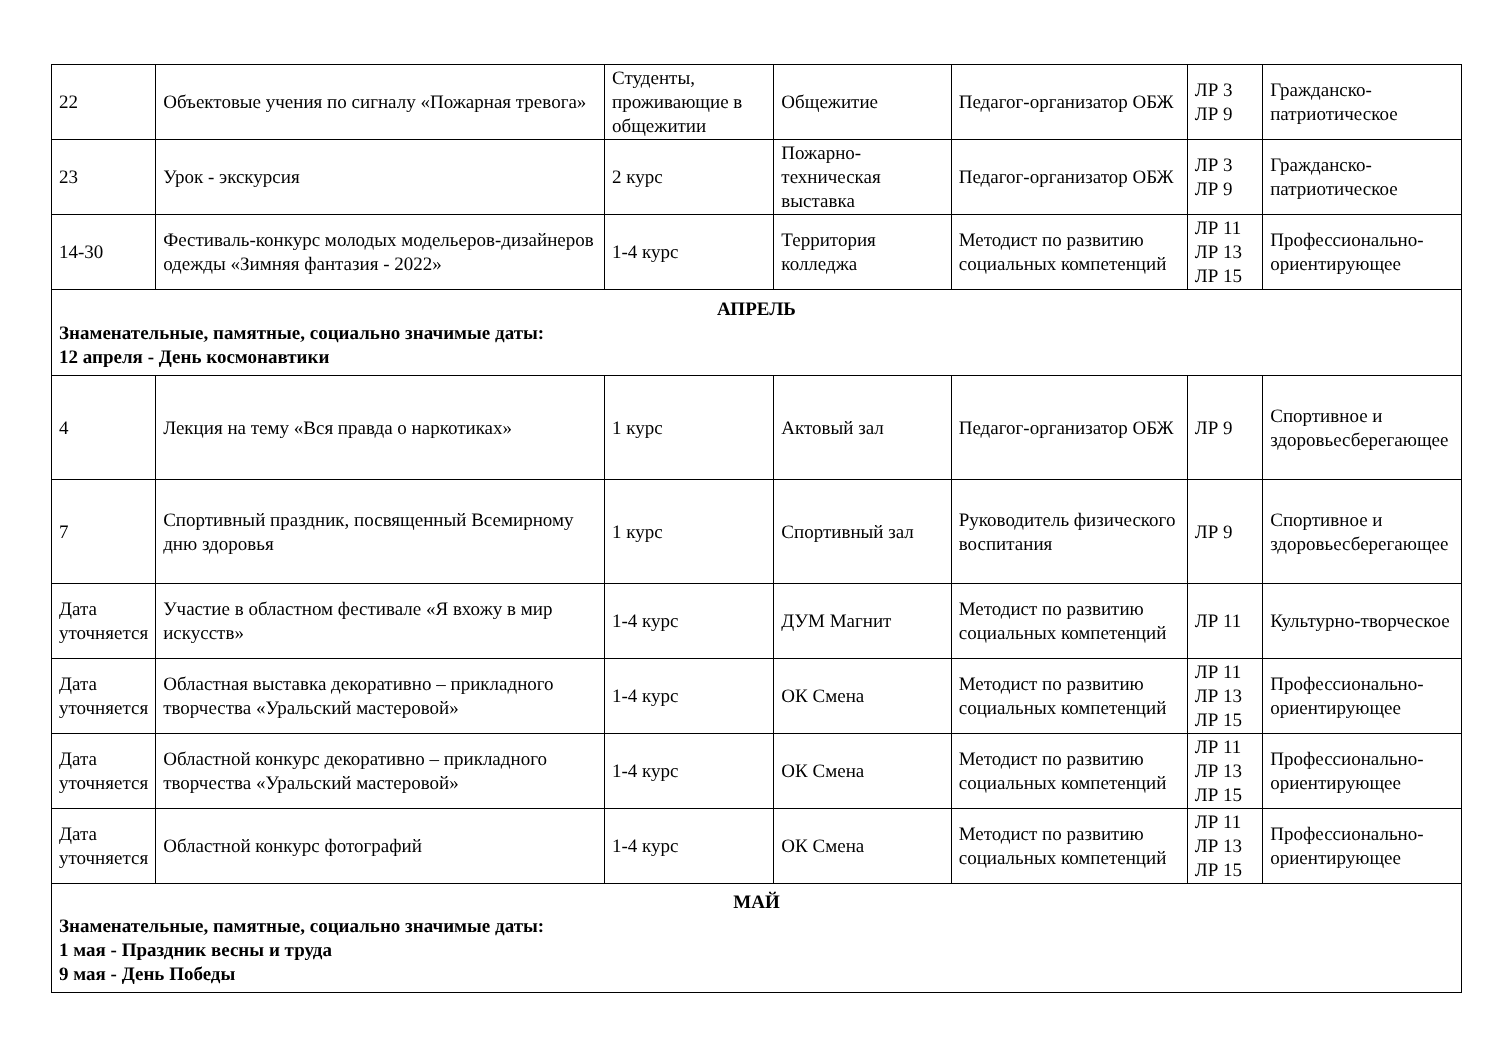| 22 | Объектовые учения по сигналу «Пожарная тревога» | Студенты, проживающие в общежитии | Общежитие | Педагог-организатор ОБЖ | ЛР 3 ЛР 9 | Гражданско-патриотическое |
| 23 | Урок - экскурсия | 2 курс | Пожарно-техническая выставка | Педагог-организатор ОБЖ | ЛР 3 ЛР 9 | Гражданско-патриотическое |
| 14-30 | Фестиваль-конкурс молодых модельеров-дизайнеров одежды «Зимняя фантазия - 2022» | 1-4 курс | Территория колледжа | Методист по развитию социальных компетенций | ЛР 11 ЛР 13 ЛР 15 | Профессионально-ориентирующее |
| АПРЕЛЬ Знаменательные, памятные, социально значимые даты: 12 апреля - День космонавтики | | | | | | |
| 4 | Лекция на тему «Вся правда о наркотиках» | 1 курс | Актовый зал | Педагог-организатор ОБЖ | ЛР 9 | Спортивное и здоровьесберегающее |
| 7 | Спортивный праздник, посвященный Всемирному дню здоровья | 1 курс | Спортивный зал | Руководитель физического воспитания | ЛР 9 | Спортивное и здоровьесберегающее |
| Дата уточняется | Участие в областном фестивале «Я вхожу в мир искусств» | 1-4 курс | ДУМ Магнит | Методист по развитию социальных компетенций | ЛР 11 | Культурно-творческое |
| Дата уточняется | Областная выставка декоративно – прикладного творчества «Уральский мастеровой» | 1-4 курс | ОК Смена | Методист по развитию социальных компетенций | ЛР 11 ЛР 13 ЛР 15 | Профессионально-ориентирующее |
| Дата уточняется | Областной конкурс декоративно – прикладного творчества «Уральский мастеровой» | 1-4 курс | ОК Смена | Методист по развитию социальных компетенций | ЛР 11 ЛР 13 ЛР 15 | Профессионально-ориентирующее |
| Дата уточняется | Областной конкурс фотографий | 1-4 курс | ОК Смена | Методист по развитию социальных компетенций | ЛР 11 ЛР 13 ЛР 15 | Профессионально-ориентирующее |
| МАЙ Знаменательные, памятные, социально значимые даты: 1 мая - Праздник весны и труда 9 мая - День Победы | | | | | | |